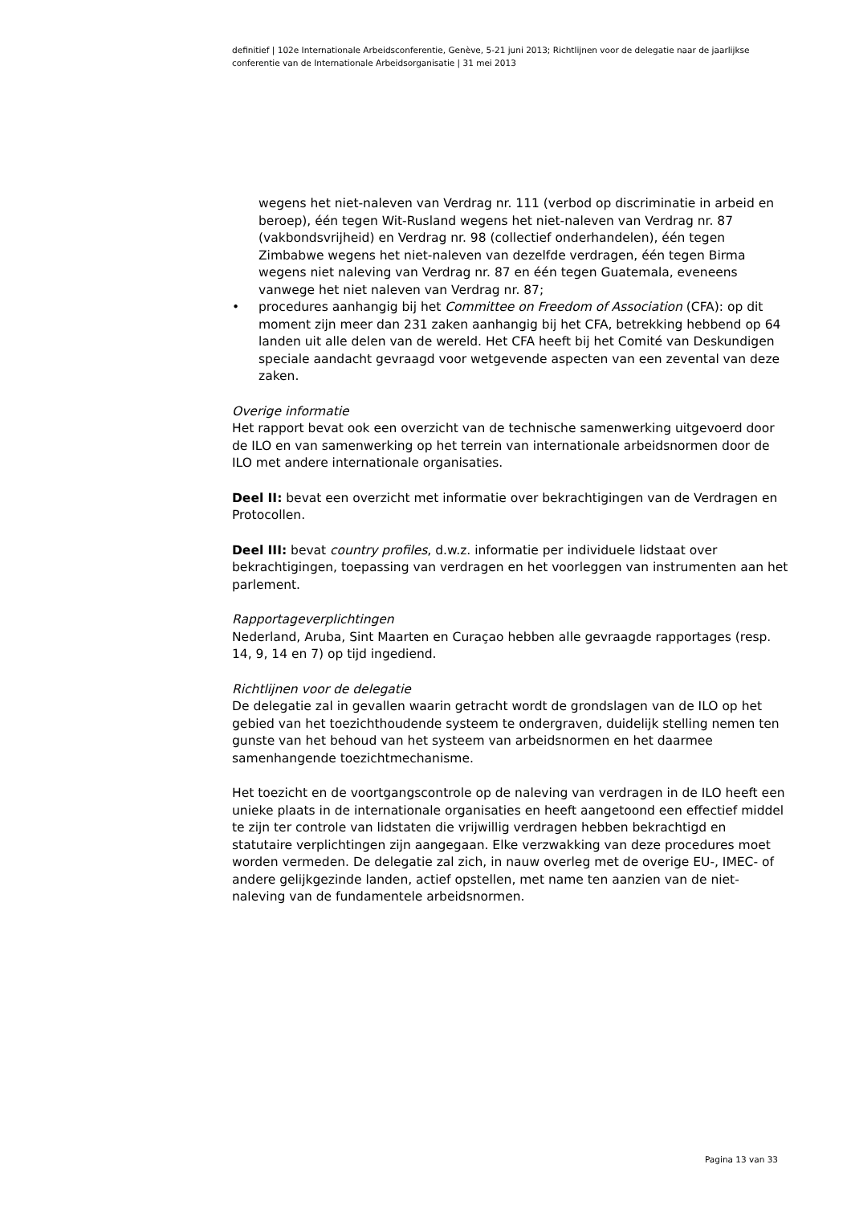definitief | 102e Internationale Arbeidsconferentie, Genève, 5-21 juni 2013; Richtlijnen voor de delegatie naar de jaarlijkse conferentie van de Internationale Arbeidsorganisatie | 31 mei 2013
wegens het niet-naleven van Verdrag nr. 111 (verbod op discriminatie in arbeid en beroep), één tegen Wit-Rusland wegens het niet-naleven van Verdrag nr. 87 (vakbondsvrijheid) en Verdrag nr. 98 (collectief onderhandelen), één tegen Zimbabwe wegens het niet-naleven van dezelfde verdragen, één tegen Birma wegens niet naleving van Verdrag nr. 87 en één tegen Guatemala, eveneens vanwege het niet naleven van Verdrag nr. 87;
• procedures aanhangig bij het Committee on Freedom of Association (CFA): op dit moment zijn meer dan 231 zaken aanhangig bij het CFA, betrekking hebbend op 64 landen uit alle delen van de wereld. Het CFA heeft bij het Comité van Deskundigen speciale aandacht gevraagd voor wetgevende aspecten van een zevental van deze zaken.
Overige informatie
Het rapport bevat ook een overzicht van de technische samenwerking uitgevoerd door de ILO en van samenwerking op het terrein van internationale arbeidsnormen door de ILO met andere internationale organisaties.
Deel II: bevat een overzicht met informatie over bekrachtigingen van de Verdragen en Protocollen.
Deel III: bevat country profiles, d.w.z. informatie per individuele lidstaat over bekrachtigingen, toepassing van verdragen en het voorleggen van instrumenten aan het parlement.
Rapportageverplichtingen
Nederland, Aruba, Sint Maarten en Curaçao hebben alle gevraagde rapportages (resp. 14, 9, 14 en 7) op tijd ingediend.
Richtlijnen voor de delegatie
De delegatie zal in gevallen waarin getracht wordt de grondslagen van de ILO op het gebied van het toezichthoudende systeem te ondergraven, duidelijk stelling nemen ten gunste van het behoud van het systeem van arbeidsnormen en het daarmee samenhangende toezichtmechanisme.
Het toezicht en de voortgangscontrole op de naleving van verdragen in de ILO heeft een unieke plaats in de internationale organisaties en heeft aangetoond een effectief middel te zijn ter controle van lidstaten die vrijwillig verdragen hebben bekrachtigd en statutaire verplichtingen zijn aangegaan. Elke verzwakking van deze procedures moet worden vermeden. De delegatie zal zich, in nauw overleg met de overige EU-, IMEC- of andere gelijkgezinde landen, actief opstellen, met name ten aanzien van de niet-naleving van de fundamentele arbeidsnormen.
Pagina 13 van 33